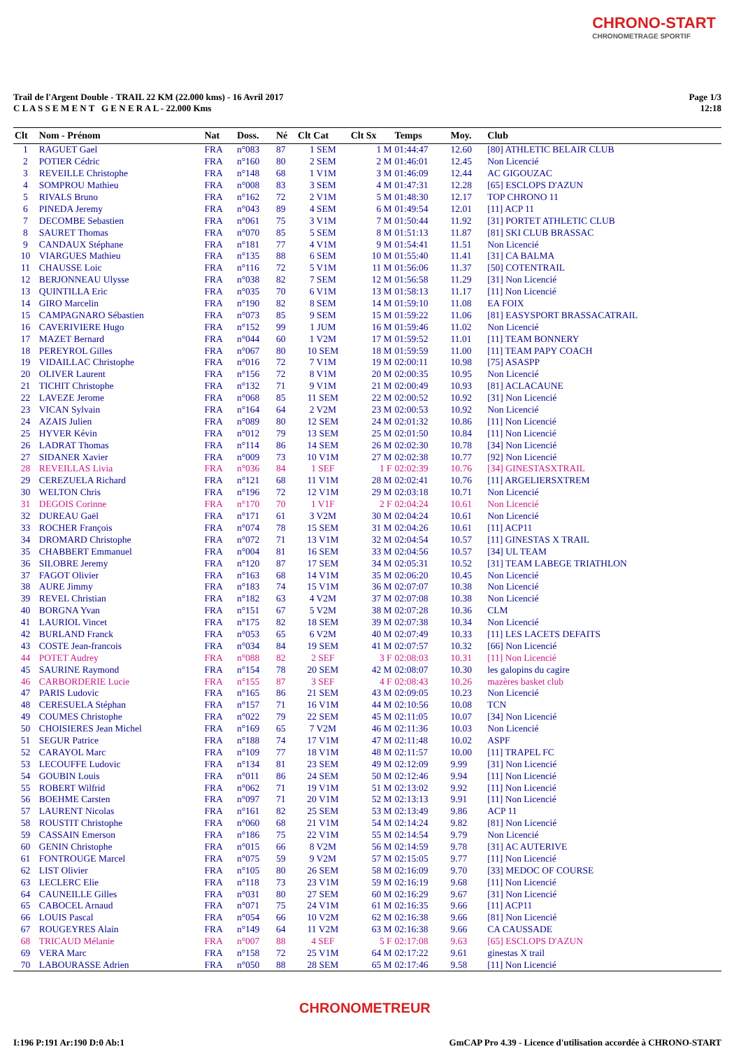CHRONO-START
CHRONOMETRAGE SPORTIF
Trail de l'Argent Double - TRAIL 22 KM (22.000 kms) - 16 Avril 2017
C L A S S E M E N T G E N E R A L - 22.000 Kms
Page 1/3
12:18
| Clt | Nom - Prénom | Nat | Doss. | Né | Clt Cat | Clt Sx | Temps | Moy. | Club |
| --- | --- | --- | --- | --- | --- | --- | --- | --- | --- |
| 1 | RAGUET Gael | FRA | n°083 | 87 | 1 SEM | 1 M | 01:44:47 | 12.60 | [80] ATHLETIC BELAIR CLUB |
| 2 | POTIER Cédric | FRA | n°160 | 80 | 2 SEM | 2 M | 01:46:01 | 12.45 | Non Licencié |
| 3 | REVEILLE Christophe | FRA | n°148 | 68 | 1 V1M | 3 M | 01:46:09 | 12.44 | AC GIGOUZAC |
| 4 | SOMPROU Mathieu | FRA | n°008 | 83 | 3 SEM | 4 M | 01:47:31 | 12.28 | [65] ESCLOPS D'AZUN |
| 5 | RIVALS Bruno | FRA | n°162 | 72 | 2 V1M | 5 M | 01:48:30 | 12.17 | TOP CHRONO 11 |
| 6 | PINEDA Jeremy | FRA | n°043 | 89 | 4 SEM | 6 M | 01:49:54 | 12.01 | [11] ACP 11 |
| 7 | DECOMBE Sebastien | FRA | n°061 | 75 | 3 V1M | 7 M | 01:50:44 | 11.92 | [31] PORTET ATHLETIC CLUB |
| 8 | SAURET Thomas | FRA | n°070 | 85 | 5 SEM | 8 M | 01:51:13 | 11.87 | [81] SKI CLUB BRASSAC |
| 9 | CANDAUX Stéphane | FRA | n°181 | 77 | 4 V1M | 9 M | 01:54:41 | 11.51 | Non Licencié |
| 10 | VIARGUES Mathieu | FRA | n°135 | 88 | 6 SEM | 10 M | 01:55:40 | 11.41 | [31] CA BALMA |
| 11 | CHAUSSE Loic | FRA | n°116 | 72 | 5 V1M | 11 M | 01:56:06 | 11.37 | [50] COTENTRAIL |
| 12 | BERJONNEAU Ulysse | FRA | n°038 | 82 | 7 SEM | 12 M | 01:56:58 | 11.29 | [31] Non Licencié |
| 13 | QUINTILLA Eric | FRA | n°035 | 70 | 6 V1M | 13 M | 01:58:13 | 11.17 | [11] Non Licencié |
| 14 | GIRO Marcelin | FRA | n°190 | 82 | 8 SEM | 14 M | 01:59:10 | 11.08 | EA FOIX |
| 15 | CAMPAGNARO Sébastien | FRA | n°073 | 85 | 9 SEM | 15 M | 01:59:22 | 11.06 | [81] EASYSPORT BRASSACATRAIL |
| 16 | CAVERIVIERE Hugo | FRA | n°152 | 99 | 1 JUM | 16 M | 01:59:46 | 11.02 | Non Licencié |
| 17 | MAZET Bernard | FRA | n°044 | 60 | 1 V2M | 17 M | 01:59:52 | 11.01 | [11] TEAM BONNERY |
| 18 | PEREYROL Gilles | FRA | n°067 | 80 | 10 SEM | 18 M | 01:59:59 | 11.00 | [11] TEAM PAPY COACH |
| 19 | VIDAILLAC Christophe | FRA | n°016 | 72 | 7 V1M | 19 M | 02:00:11 | 10.98 | [75] ASASPP |
| 20 | OLIVER Laurent | FRA | n°156 | 72 | 8 V1M | 20 M | 02:00:35 | 10.95 | Non Licencié |
| 21 | TICHIT Christophe | FRA | n°132 | 71 | 9 V1M | 21 M | 02:00:49 | 10.93 | [81] ACLACAUNE |
| 22 | LAVEZE Jerome | FRA | n°068 | 85 | 11 SEM | 22 M | 02:00:52 | 10.92 | [31] Non Licencié |
| 23 | VICAN Sylvain | FRA | n°164 | 64 | 2 V2M | 23 M | 02:00:53 | 10.92 | Non Licencié |
| 24 | AZAIS Julien | FRA | n°089 | 80 | 12 SEM | 24 M | 02:01:32 | 10.86 | [11] Non Licencié |
| 25 | HYVER Kévin | FRA | n°012 | 79 | 13 SEM | 25 M | 02:01:50 | 10.84 | [11] Non Licencié |
| 26 | LADRAT Thomas | FRA | n°114 | 86 | 14 SEM | 26 M | 02:02:30 | 10.78 | [34] Non Licencié |
| 27 | SIDANER Xavier | FRA | n°009 | 73 | 10 V1M | 27 M | 02:02:38 | 10.77 | [92] Non Licencié |
| 28 | REVEILLAS Livia | FRA | n°036 | 84 | 1 SEF | 1 F | 02:02:39 | 10.76 | [34] GINESTASXTRAIL |
| 29 | CEREZUELA Richard | FRA | n°121 | 68 | 11 V1M | 28 M | 02:02:41 | 10.76 | [11] ARGELIERSXTREM |
| 30 | WELTON Chris | FRA | n°196 | 72 | 12 V1M | 29 M | 02:03:18 | 10.71 | Non Licencié |
| 31 | DEGOIS Corinne | FRA | n°170 | 70 | 1 V1F | 2 F | 02:04:24 | 10.61 | Non Licencié |
| 32 | DUREAU Gaël | FRA | n°171 | 61 | 3 V2M | 30 M | 02:04:24 | 10.61 | Non Licencié |
| 33 | ROCHER François | FRA | n°074 | 78 | 15 SEM | 31 M | 02:04:26 | 10.61 | [11] ACP11 |
| 34 | DROMARD Christophe | FRA | n°072 | 71 | 13 V1M | 32 M | 02:04:54 | 10.57 | [11] GINESTAS X TRAIL |
| 35 | CHABBERT Emmanuel | FRA | n°004 | 81 | 16 SEM | 33 M | 02:04:56 | 10.57 | [34] UL TEAM |
| 36 | SILOBRE Jeremy | FRA | n°120 | 87 | 17 SEM | 34 M | 02:05:31 | 10.52 | [31] TEAM LABEGE TRIATHLON |
| 37 | FAGOT Olivier | FRA | n°163 | 68 | 14 V1M | 35 M | 02:06:20 | 10.45 | Non Licencié |
| 38 | AURE Jimmy | FRA | n°183 | 74 | 15 V1M | 36 M | 02:07:07 | 10.38 | Non Licencié |
| 39 | REVEL Christian | FRA | n°182 | 63 | 4 V2M | 37 M | 02:07:08 | 10.38 | Non Licencié |
| 40 | BORGNA Yvan | FRA | n°151 | 67 | 5 V2M | 38 M | 02:07:28 | 10.36 | CLM |
| 41 | LAURIOL Vincet | FRA | n°175 | 82 | 18 SEM | 39 M | 02:07:38 | 10.34 | Non Licencié |
| 42 | BURLAND Franck | FRA | n°053 | 65 | 6 V2M | 40 M | 02:07:49 | 10.33 | [11] LES LACETS DEFAITS |
| 43 | COSTE Jean-francois | FRA | n°034 | 84 | 19 SEM | 41 M | 02:07:57 | 10.32 | [66] Non Licencié |
| 44 | POTET Audrey | FRA | n°088 | 82 | 2 SEF | 3 F | 02:08:03 | 10.31 | [11] Non Licencié |
| 45 | SAURINE Raymond | FRA | n°154 | 78 | 20 SEM | 42 M | 02:08:07 | 10.30 | les galopins du cagire |
| 46 | CARBORDERIE Lucie | FRA | n°155 | 87 | 3 SEF | 4 F | 02:08:43 | 10.26 | mazères basket club |
| 47 | PARIS Ludovic | FRA | n°165 | 86 | 21 SEM | 43 M | 02:09:05 | 10.23 | Non Licencié |
| 48 | CERESUELA Stéphan | FRA | n°157 | 71 | 16 V1M | 44 M | 02:10:56 | 10.08 | TCN |
| 49 | COUMES Christophe | FRA | n°022 | 79 | 22 SEM | 45 M | 02:11:05 | 10.07 | [34] Non Licencié |
| 50 | CHOISIERES Jean Michel | FRA | n°169 | 65 | 7 V2M | 46 M | 02:11:36 | 10.03 | Non Licencié |
| 51 | SEGUR Patrice | FRA | n°188 | 74 | 17 V1M | 47 M | 02:11:48 | 10.02 | ASPF |
| 52 | CARAYOL Marc | FRA | n°109 | 77 | 18 V1M | 48 M | 02:11:57 | 10.00 | [11] TRAPEL FC |
| 53 | LECOUFFE Ludovic | FRA | n°134 | 81 | 23 SEM | 49 M | 02:12:09 | 9.99 | [31] Non Licencié |
| 54 | GOUBIN Louis | FRA | n°011 | 86 | 24 SEM | 50 M | 02:12:46 | 9.94 | [11] Non Licencié |
| 55 | ROBERT Wilfrid | FRA | n°062 | 71 | 19 V1M | 51 M | 02:13:02 | 9.92 | [11] Non Licencié |
| 56 | BOEHME Carsten | FRA | n°097 | 71 | 20 V1M | 52 M | 02:13:13 | 9.91 | [11] Non Licencié |
| 57 | LAURENT Nicolas | FRA | n°161 | 82 | 25 SEM | 53 M | 02:13:49 | 9.86 | ACP 11 |
| 58 | ROUSTIT Christophe | FRA | n°060 | 68 | 21 V1M | 54 M | 02:14:24 | 9.82 | [81] Non Licencié |
| 59 | CASSAIN Emerson | FRA | n°186 | 75 | 22 V1M | 55 M | 02:14:54 | 9.79 | Non Licencié |
| 60 | GENIN Christophe | FRA | n°015 | 66 | 8 V2M | 56 M | 02:14:59 | 9.78 | [31] AC AUTERIVE |
| 61 | FONTROUGE Marcel | FRA | n°075 | 59 | 9 V2M | 57 M | 02:15:05 | 9.77 | [11] Non Licencié |
| 62 | LIST Olivier | FRA | n°105 | 80 | 26 SEM | 58 M | 02:16:09 | 9.70 | [33] MEDOC OF COURSE |
| 63 | LECLERC Elie | FRA | n°118 | 73 | 23 V1M | 59 M | 02:16:19 | 9.68 | [11] Non Licencié |
| 64 | CAUNEILLE Gilles | FRA | n°031 | 80 | 27 SEM | 60 M | 02:16:29 | 9.67 | [31] Non Licencié |
| 65 | CABOCEL Arnaud | FRA | n°071 | 75 | 24 V1M | 61 M | 02:16:35 | 9.66 | [11] ACP11 |
| 66 | LOUIS Pascal | FRA | n°054 | 66 | 10 V2M | 62 M | 02:16:38 | 9.66 | [81] Non Licencié |
| 67 | ROUGEYRES Alain | FRA | n°149 | 64 | 11 V2M | 63 M | 02:16:38 | 9.66 | CA CAUSSADE |
| 68 | TRICAUD Mélanie | FRA | n°007 | 88 | 4 SEF | 5 F | 02:17:08 | 9.63 | [65] ESCLOPS D'AZUN |
| 69 | VERA Marc | FRA | n°158 | 72 | 25 V1M | 64 M | 02:17:22 | 9.61 | ginestas X trail |
| 70 | LABOURASSE Adrien | FRA | n°050 | 88 | 28 SEM | 65 M | 02:17:46 | 9.58 | [11] Non Licencié |
CHRONOMETREUR
I:196 P:191 Ar:190 D:0 Ab:1 GmCAP Pro 4.39 - Licence d'utilisation accordée à CHRONO-START